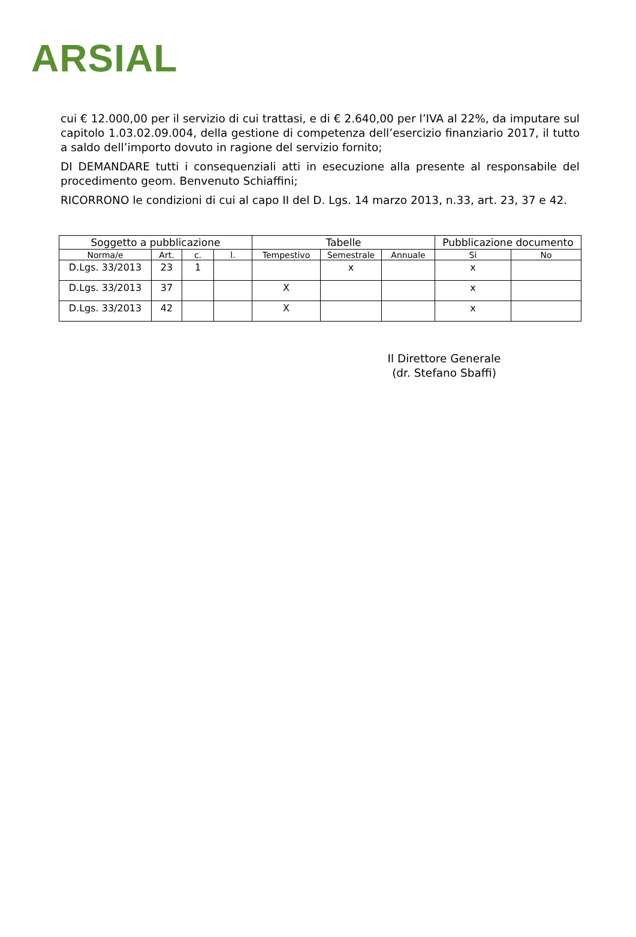ARSIAL
cui € 12.000,00 per il servizio di cui trattasi, e di € 2.640,00 per l’IVA al 22%, da imputare sul capitolo 1.03.02.09.004, della gestione di competenza dell’esercizio finanziario 2017, il tutto a saldo dell’importo dovuto in ragione del servizio fornito;
DI DEMANDARE tutti i consequenziali atti in esecuzione alla presente al responsabile del procedimento geom. Benvenuto Schiaffini;
RICORRONO le condizioni di cui al capo II del D. Lgs. 14 marzo 2013, n.33, art. 23, 37 e 42.
| Soggetto a pubblicazione | | | | Tabelle | | | Pubblicazione documento | |
| --- | --- | --- | --- | --- | --- | --- | --- | --- |
| Norma/e | Art. | c. | l. | Tempestivo | Semestrale | Annuale | Si | No |
| D.Lgs. 33/2013 | 23 | 1 | | | x | | x | |
| D.Lgs. 33/2013 | 37 | | | X | | | x | |
| D.Lgs. 33/2013 | 42 | | | X | | | x | |
Il Direttore Generale
(dr. Stefano Sbaffi)